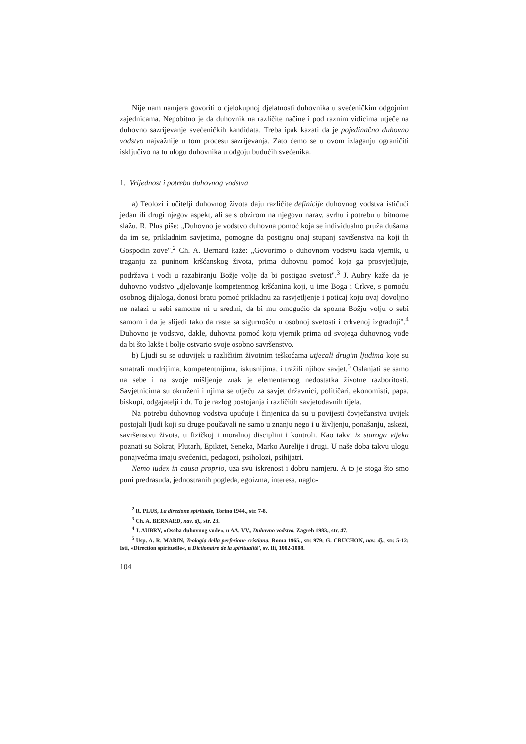Nije nam namjera govoriti o cjelokupnoj djelatnosti duhovnika u svećeničkim odgojnim zajednicama. Nepobitno je da duhovnik na različite načine i pod raznim vidicima utječe na duhovno sazrijevanje svećeničkih kandidata. Treba ipak kazati da je pojedinačno duhovno vodstvo najvažnije u tom procesu sazrijevanja. Zato ćemo se u ovom izlaganju ograničiti isključivo na tu ulogu duhovnika u odgoju budućih svećenika.
1. Vrijednost i potreba duhovnog vodstva
a) Teolozi i učitelji duhovnog života daju različite definicije duhovnog vodstva ističući jedan ili drugi njegov aspekt, ali se s obzirom na njegovu narav, svrhu i potrebu u bitnome slažu. R. Plus piše: „Duhovno je vodstvo duhovna pomoć koja se individualno pruža dušama da im se, prikladnim savjetima, pomogne da postignu onaj stupanj savršenstva na koji ih Gospodin zove".<sup>2</sup> Ch. A. Bernard kaže: „Govorimo o duhovnom vodstvu kada vjernik, u traganju za puninom kršćanskog života, prima duhovnu pomoć koja ga prosvjetljuje, podržava i vodi u razabiranju Božje volje da bi postigao svetost".<sup>3</sup> J. Aubry kaže da je duhovno vodstvo „djelovanje kompetentnog kršćanina koji, u ime Boga i Crkve, s pomoću osobnog dijaloga, donosi bratu pomoć prikladnu za rasvjetljenje i poticaj koju ovaj dovoljno ne nalazi u sebi samome ni u sredini, da bi mu omogućio da spozna Božju volju o sebi samom i da je slijedi tako da raste sa sigurnošću u osobnoj svetosti i crkvenoj izgradnji".<sup>4</sup> Duhovno je vodstvo, dakle, duhovna pomoć koju vjernik prima od svojega duhovnog vođe da bi što lakše i bolje ostvario svoje osobno savršenstvo.
b) Ljudi su se oduvijek u različitim životnim teškoćama utjecali drugim ljudima koje su smatrali mudrijima, kompetentnijima, iskusnijima, i tražili njihov savjet.<sup>5</sup> Oslanjati se samo na sebe i na svoje mišljenje znak je elementarnog nedostatka životne razboritosti. Savjetnicima su okruženi i njima se utječu za savjet državnici, političari, ekonomisti, papa, biskupi, odgajatelji i dr. To je razlog postojanja i različitih savjetodavnih tijela.
Na potrebu duhovnog vodstva upućuje i činjenica da su u povijesti čovječanstva uvijek postojali ljudi koji su druge poučavali ne samo u znanju nego i u življenju, ponašanju, askezi, savršenstvu života, u fizičkoj i moralnoj disciplini i kontroli. Kao takvi iz staroga vijeka poznati su Sokrat, Plutarh, Epiktet, Seneka, Marko Aurelije i drugi. U naše doba takvu ulogu ponajvećma imaju svećenici, pedagozi, psiholozi, psihijatri.
Nemo iudex in causa proprio, uza svu iskrenost i dobru namjeru. A to je stoga što smo puni predrasuda, jednostranih pogleda, egoizma, interesa, naglo-
<sup>2</sup> R. PLUS, La direzione spirituale, Torino 1944., str. 7-8.
<sup>3</sup> Ch. A. BERNARD, nav. dj., str. 23.
<sup>4</sup> J. AUBRY, »Osoba duhovnog vođe«, u AA. VV., Duhovno vodstvo, Zagreb 1983., str. 47.
<sup>5</sup> Usp. A. R. MARIN, Teologia della perfezione cristiana, Roma 1965., str. 979; G. CRUCHON, nav. dj., str. 5-12; Isti, »Direction spirituelle«, u Dictionaire de la spiritualité', sv. Ili, 1002-1008.
104